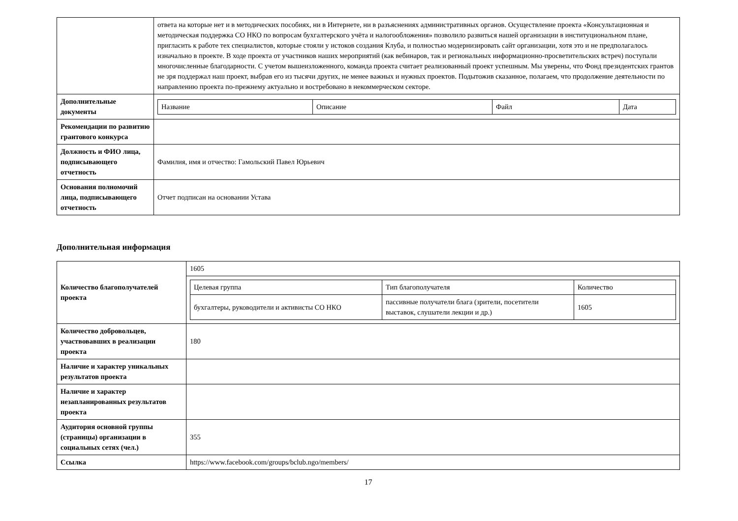| | ответа на которые нет и в методических пособиях, ни в Интернете, ни в разъяснениях административных органов. Осуществление проекта «Консультационная и методическая поддержка СО НКО по вопросам бухгалтерского учёта и налогообложения» позволило развиться нашей организации в институциональном плане, пригласить к работе тех специалистов, которые стояли у истоков создания Клуба, и полностью модернизировать сайт организации, хотя это и не предполагалось изначально в проекте. В ходе проекта от участников наших мероприятий (как вебинаров, так и региональных информационно-просветительских встреч) поступали многочисленные благодарности. С учетом вышеизложенного, команда проекта считает реализованный проект успешным. Мы уверены, что Фонд президентских грантов не зря поддержал наш проект, выбрав его из тысячи других, не менее важных и нужных проектов. Подытожив сказанное, полагаем, что продолжение деятельности по направлению проекта по-прежнему актуально и востребовано в некоммерческом секторе. |
| Дополнительные документы | / Название / Описание / Файл / Дата / / --- / --- / --- / --- / |
| Рекомендации по развитию грантового конкурса | |
| Должность и ФИО лица, подписывающего отчетность | Фамилия, имя и отчество: Гамольский Павел Юрьевич |
| Основания полномочий лица, подписывающего отчетность | Отчет подписан на основании Устава |
Дополнительная информация
| Количество благополучателей проекта | 1605 |
| | / Целевая группа / Тип благополучателя / Количество / / --- / --- / --- / / бухгалтеры, руководители и активисты СО НКО / пассивные получатели блага (зрители, посетители выставок, слушатели лекции и др.) / 1605 / |
| Количество добровольцев, участвовавших в реализации проекта | 180 |
| Наличие и характер уникальных результатов проекта | |
| Наличие и характер незапланированных результатов проекта | |
| Аудитория основной группы (страницы) организации в социальных сетях (чел.) | 355 |
| Ссылка | https://www.facebook.com/groups/bclub.ngo/members/ |
17